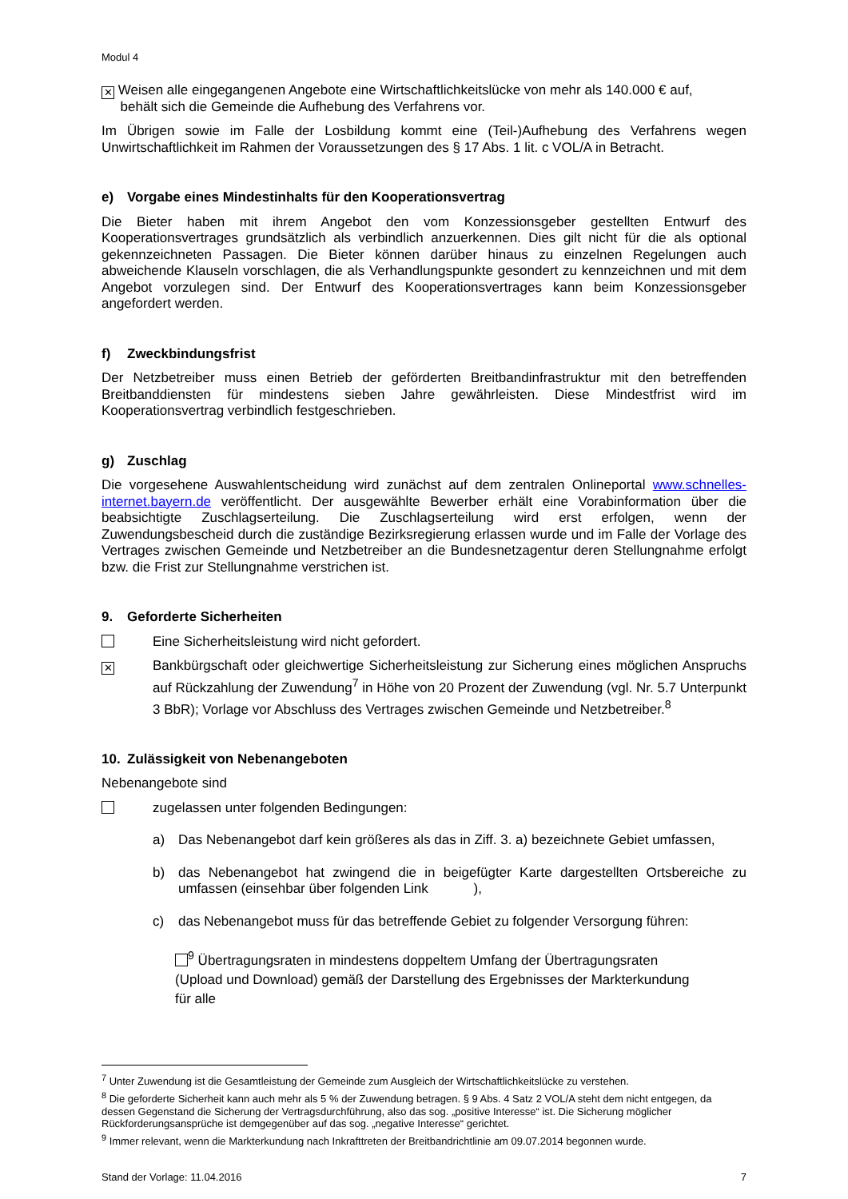Modul 4
✕ Weisen alle eingegangenen Angebote eine Wirtschaftlichkeitslücke von mehr als 140.000 € auf,
behält sich die Gemeinde die Aufhebung des Verfahrens vor.
Im Übrigen sowie im Falle der Losbildung kommt eine (Teil-)Aufhebung des Verfahrens wegen Unwirtschaftlichkeit im Rahmen der Voraussetzungen des § 17 Abs. 1 lit. c VOL/A in Betracht.
e) Vorgabe eines Mindestinhalts für den Kooperationsvertrag
Die Bieter haben mit ihrem Angebot den vom Konzessionsgeber gestellten Entwurf des Kooperationsvertrages grundsätzlich als verbindlich anzuerkennen. Dies gilt nicht für die als optional gekennzeichneten Passagen. Die Bieter können darüber hinaus zu einzelnen Regelungen auch abweichende Klauseln vorschlagen, die als Verhandlungspunkte gesondert zu kennzeichnen und mit dem Angebot vorzulegen sind. Der Entwurf des Kooperationsvertrages kann beim Konzessionsgeber angefordert werden.
f) Zweckbindungsfrist
Der Netzbetreiber muss einen Betrieb der geförderten Breitbandinfrastruktur mit den betreffenden Breitbanddiensten für mindestens sieben Jahre gewährleisten. Diese Mindestfrist wird im Kooperationsvertrag verbindlich festgeschrieben.
g) Zuschlag
Die vorgesehene Auswahlentscheidung wird zunächst auf dem zentralen Onlineportal www.schnelles-internet.bayern.de veröffentlicht. Der ausgewählte Bewerber erhält eine Vorabinformation über die beabsichtigte Zuschlagserteilung. Die Zuschlagserteilung wird erst erfolgen, wenn der Zuwendungsbescheid durch die zuständige Bezirksregierung erlassen wurde und im Falle der Vorlage des Vertrages zwischen Gemeinde und Netzbetreiber an die Bundesnetzagentur deren Stellungnahme erfolgt bzw. die Frist zur Stellungnahme verstrichen ist.
9. Geforderte Sicherheiten
Eine Sicherheitsleistung wird nicht gefordert.
✕
Bankbürgschaft oder gleichwertige Sicherheitsleistung zur Sicherung eines möglichen Anspruchs auf Rückzahlung der Zuwendung<sup>7</sup> in Höhe von 20 Prozent der Zuwendung (vgl. Nr. 5.7 Unterpunkt 3 BbR); Vorlage vor Abschluss des Vertrages zwischen Gemeinde und Netzbetreiber.<sup>8</sup>
10. Zulässigkeit von Nebenangeboten
Nebenangebote sind
zugelassen unter folgenden Bedingungen:
a) Das Nebenangebot darf kein größeres als das in Ziff. 3. a) bezeichnete Gebiet umfassen,
b) das Nebenangebot hat zwingend die in beigefügter Karte dargestellten Ortsbereiche zu umfassen (einsehbar über folgenden Link ),
c) das Nebenangebot muss für das betreffende Gebiet zu folgender Versorgung führen:
<sup>9</sup> Übertragungsraten in mindestens doppeltem Umfang der Übertragungsraten (Upload und Download) gemäß der Darstellung des Ergebnisses der Markterkundung für alle
<sup>7</sup> Unter Zuwendung ist die Gesamtleistung der Gemeinde zum Ausgleich der Wirtschaftlichkeitslücke zu verstehen.
<sup>8</sup> Die geforderte Sicherheit kann auch mehr als 5 % der Zuwendung betragen. § 9 Abs. 4 Satz 2 VOL/A steht dem nicht entgegen, da dessen Gegenstand die Sicherung der Vertragsdurchführung, also das sog. „positive Interesse“ ist. Die Sicherung möglicher Rückforderungsansprüche ist demgegenüber auf das sog. „negative Interesse“ gerichtet.
<sup>9</sup> Immer relevant, wenn die Markterkundung nach Inkrafttreten der Breitbandrichtlinie am 09.07.2014 begonnen wurde.
Stand der Vorlage: 11.04.2016 7